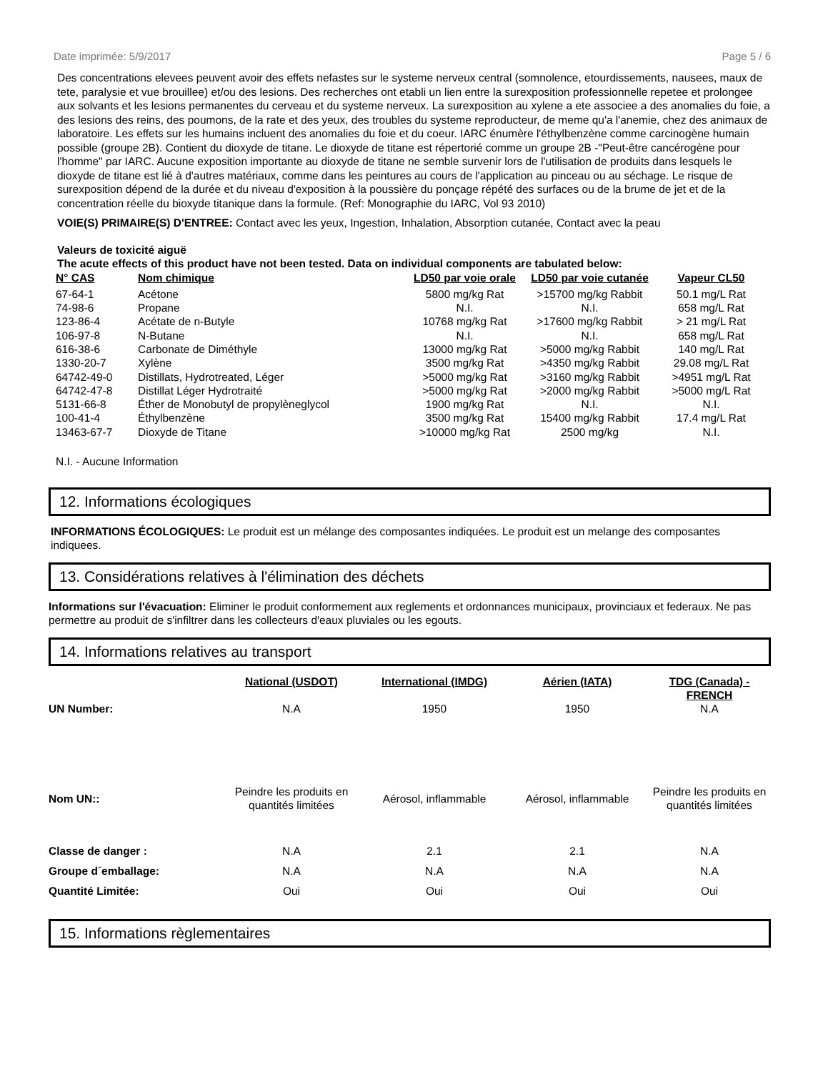Date imprimée: 5/9/2017 Page 5 / 6
Des concentrations elevees peuvent avoir des effets nefastes sur le systeme nerveux central (somnolence, etourdissements, nausees, maux de tete, paralysie et vue brouillee) et/ou des lesions. Des recherches ont etabli un lien entre la surexposition professionnelle repetee et prolongee aux solvants et les lesions permanentes du cerveau et du systeme nerveux. La surexposition au xylene a ete associee a des anomalies du foie, a des lesions des reins, des poumons, de la rate et des yeux, des troubles du systeme reproducteur, de meme qu'a l'anemie, chez des animaux de laboratoire. Les effets sur les humains incluent des anomalies du foie et du coeur. IARC énumère l'éthylbenzène comme carcinogène humain possible (groupe 2B). Contient du dioxyde de titane. Le dioxyde de titane est répertorié comme un groupe 2B -"Peut-être cancérogène pour l'homme" par IARC. Aucune exposition importante au dioxyde de titane ne semble survenir lors de l'utilisation de produits dans lesquels le dioxyde de titane est lié à d'autres matériaux, comme dans les peintures au cours de l'application au pinceau ou au séchage. Le risque de surexposition dépend de la durée et du niveau d'exposition à la poussière du ponçage répété des surfaces ou de la brume de jet et de la concentration réelle du bioxyde titanique dans la formule. (Ref: Monographie du IARC, Vol 93 2010)
VOIE(S) PRIMAIRE(S) D'ENTREE: Contact avec les yeux, Ingestion, Inhalation, Absorption cutanée, Contact avec la peau
Valeurs de toxicité aiguë
The acute effects of this product have not been tested. Data on individual components are tabulated below:
| N° CAS | Nom chimique | LD50 par voie orale | LD50 par voie cutanée | Vapeur CL50 |
| --- | --- | --- | --- | --- |
| 67-64-1 | Acétone | 5800 mg/kg Rat | >15700 mg/kg Rabbit | 50.1 mg/L Rat |
| 74-98-6 | Propane | N.I. | N.I. | 658 mg/L Rat |
| 123-86-4 | Acétate de n-Butyle | 10768 mg/kg Rat | >17600 mg/kg Rabbit | > 21 mg/L Rat |
| 106-97-8 | N-Butane | N.I. | N.I. | 658 mg/L Rat |
| 616-38-6 | Carbonate de Diméthyle | 13000 mg/kg Rat | >5000 mg/kg Rabbit | 140 mg/L Rat |
| 1330-20-7 | Xylène | 3500 mg/kg Rat | >4350 mg/kg Rabbit | 29.08 mg/L Rat |
| 64742-49-0 | Distillats, Hydrotreated, Léger | >5000 mg/kg Rat | >3160 mg/kg Rabbit | >4951 mg/L Rat |
| 64742-47-8 | Distillat Léger Hydrotraité | >5000 mg/kg Rat | >2000 mg/kg Rabbit | >5000 mg/L Rat |
| 5131-66-8 | Éther de Monobutyl de propylèneglycol | 1900 mg/kg Rat | N.I. | N.I. |
| 100-41-4 | Éthylbenzène | 3500 mg/kg Rat | 15400 mg/kg Rabbit | 17.4 mg/L Rat |
| 13463-67-7 | Dioxyde de Titane | >10000 mg/kg Rat | 2500 mg/kg | N.I. |
N.I. - Aucune Information
12. Informations écologiques
INFORMATIONS ÉCOLOGIQUES: Le produit est un mélange des composantes indiquées. Le produit est un melange des composantes indiquees.
13. Considérations relatives à l'élimination des déchets
Informations sur l'évacuation: Eliminer le produit conformement aux reglements et ordonnances municipaux, provinciaux et federaux. Ne pas permettre au produit de s'infiltrer dans les collecteurs d'eaux pluviales ou les egouts.
14. Informations relatives au transport
| | National (USDOT) | International (IMDG) | Aérien (IATA) | TDG (Canada) - FRENCH |
| --- | --- | --- | --- | --- |
| UN Number: | N.A | 1950 | 1950 | N.A |
| Nom UN:: | Peindre les produits en quantités limitées | Aérosol, inflammable | Aérosol, inflammable | Peindre les produits en quantités limitées |
| Classe de danger : | N.A | 2.1 | 2.1 | N.A |
| Groupe d´emballage: | N.A | N.A | N.A | N.A |
| Quantité Limitée: | Oui | Oui | Oui | Oui |
15. Informations règlementaires